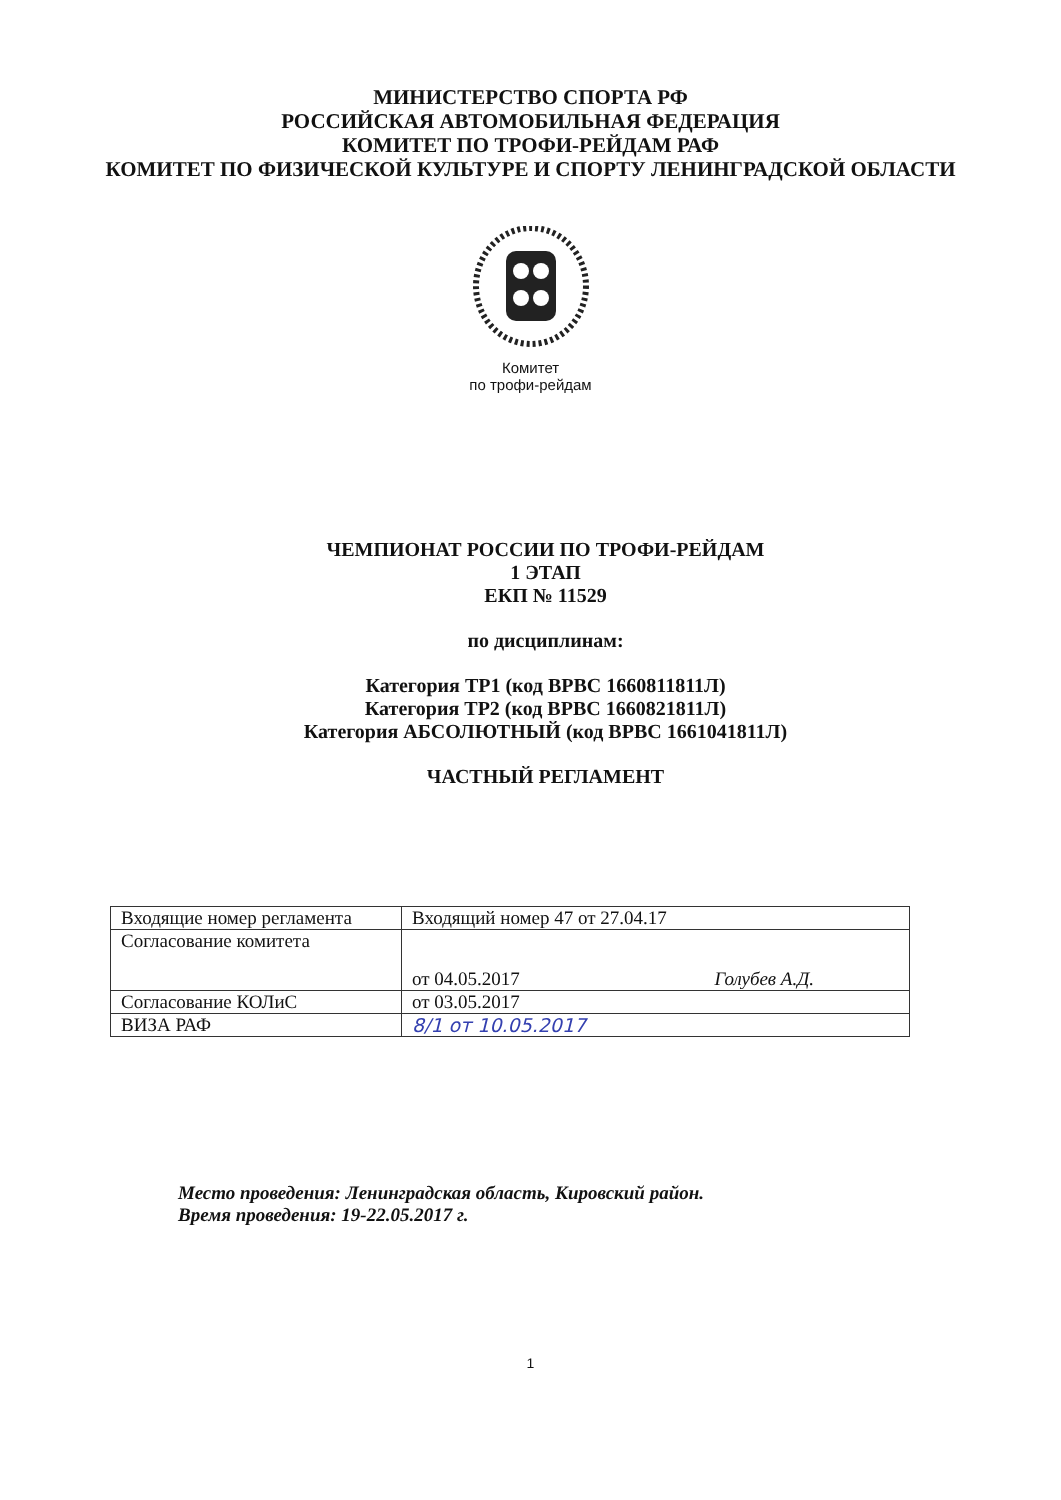МИНИСТЕРСТВО СПОРТА РФ
РОССИЙСКАЯ АВТОМОБИЛЬНАЯ ФЕДЕРАЦИЯ
КОМИТЕТ ПО ТРОФИ-РЕЙДАМ РАФ
КОМИТЕТ ПО ФИЗИЧЕСКОЙ КУЛЬТУРЕ И СПОРТУ ЛЕНИНГРАДСКОЙ ОБЛАСТИ
Комитет
по трофи-рейдам
ЧЕМПИОНАТ РОССИИ ПО ТРОФИ-РЕЙДАМ
1 ЭТАП
ЕКП № 11529
по дисциплинам:
Категория ТР1 (код ВРВС 1660811811Л)
Категория ТР2 (код ВРВС 1660821811Л)
Категория АБСОЛЮТНЫЙ (код ВРВС 1661041811Л)
ЧАСТНЫЙ РЕГЛАМЕНТ
| Входящие номер регламента | Входящий номер 47 от 27.04.17 |
| Согласование комитета | от 04.05.2017 Голубев А.Д. |
| Согласование КОЛиС | от 03.05.2017 |
| ВИЗА РАФ | 8/1 от 10.05.2017 |
Место проведения: Ленинградская область, Кировский район.
Время проведения: 19-22.05.2017 г.
1